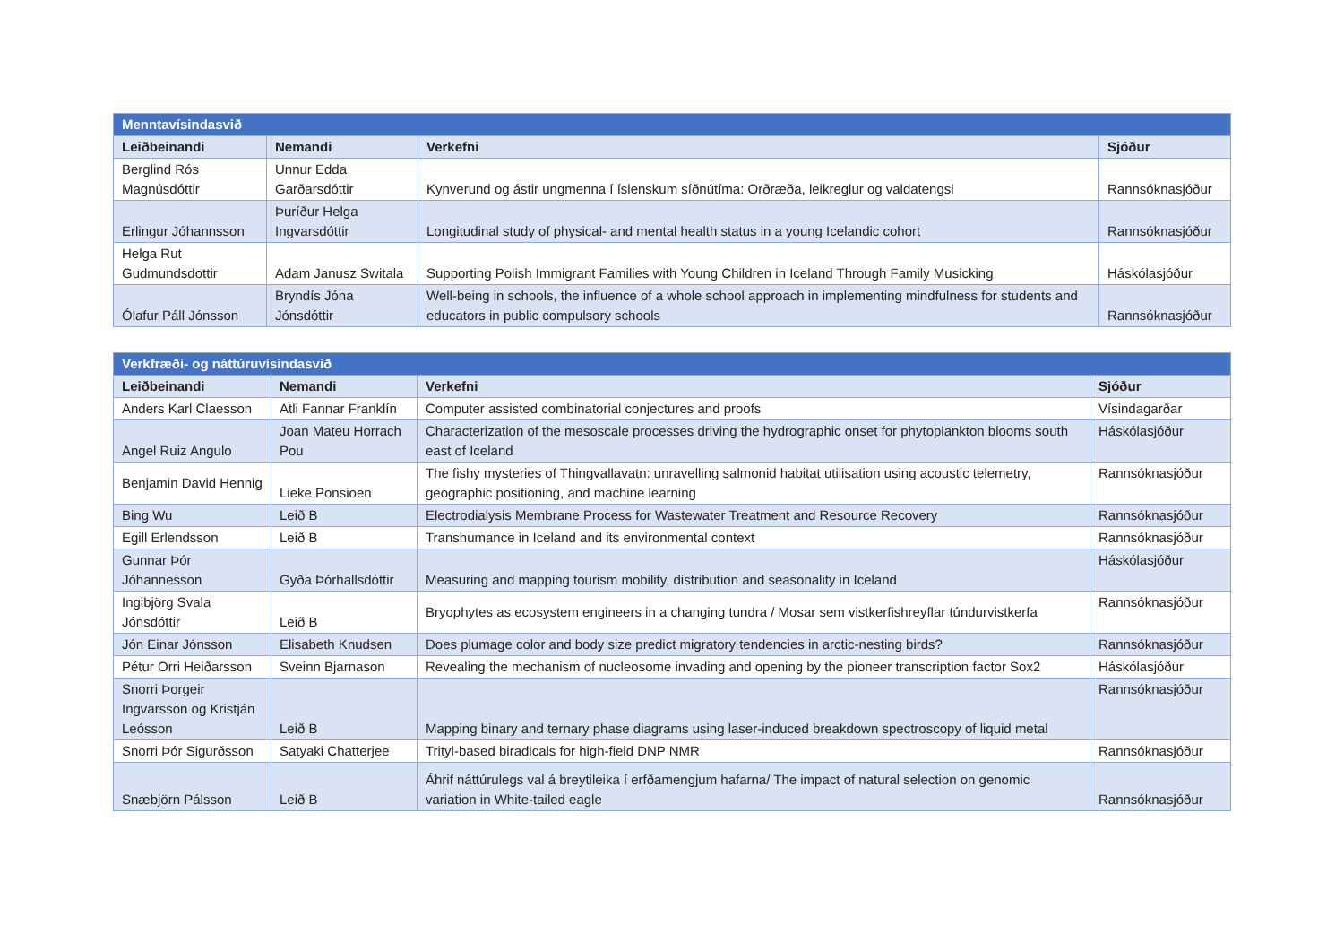| Menntavísindasvið | | | |
| Leiðbeinandi | Nemandi | Verkefni | Sjóður |
| Berglind Rós Magnúsdóttir | Unnur Edda Garðarsdóttir | Kynverund og ástir ungmenna í íslenskum síðnútíma: Orðræða, leikreglur og valdatengsl | Rannsóknasjóður |
| Erlingur Jóhannsson | Þuríður Helga Ingvarsdóttir | Longitudinal study of physical- and mental health status in a young Icelandic cohort | Rannsóknasjóður |
| Helga Rut Gudmundsdottir | Adam Janusz Switala | Supporting Polish Immigrant Families with Young Children in Iceland Through Family Musicking | Háskólasjóður |
| Ólafur Páll Jónsson | Bryndís Jóna Jónsdóttir | Well-being in schools, the influence of a whole school approach in implementing mindfulness for students and educators in public compulsory schools | Rannsóknasjóður |
| Verkfræði- og náttúruvísindasvið | | | |
| Leiðbeinandi | Nemandi | Verkefni | Sjóður |
| Anders Karl Claesson | Atli Fannar Franklín | Computer assisted combinatorial conjectures and proofs | Vísindagarðar |
| Angel Ruiz Angulo | Joan Mateu Horrach Pou | Characterization of the mesoscale processes driving the hydrographic onset for phytoplankton blooms south east of Iceland | Háskólasjóður |
| Benjamin David Hennig | Lieke Ponsioen | The fishy mysteries of Thingvallavatn: unravelling salmonid habitat utilisation using acoustic telemetry, geographic positioning, and machine learning | Rannsóknasjóður |
| Bing Wu | Leið B | Electrodialysis Membrane Process for Wastewater Treatment and Resource Recovery | Rannsóknasjóður |
| Egill Erlendsson | Leið B | Transhumance in Iceland and its environmental context | Rannsóknasjóður |
| Gunnar Þór Jóhannesson | Gyða Þórhallsdóttir | Measuring and mapping tourism mobility, distribution and seasonality in Iceland | Háskólasjóður |
| Ingibjörg Svala Jónsdóttir | Leið B | Bryophytes as ecosystem engineers in a changing tundra / Mosar sem vistkerfishreyflar túndurvistkerfa | Rannsóknasjóður |
| Jón Einar Jónsson | Elisabeth Knudsen | Does plumage color and body size predict migratory tendencies in arctic-nesting birds? | Rannsóknasjóður |
| Pétur Orri Heiðarsson | Sveinn Bjarnason | Revealing the mechanism of nucleosome invading and opening by the pioneer transcription factor Sox2 | Háskólasjóður |
| Snorri Þorgeir Ingvarsson og Kristján Leósson | Leið B | Mapping binary and ternary phase diagrams using laser-induced breakdown spectroscopy of liquid metal | Rannsóknasjóður |
| Snorri Þór Sigurðsson | Satyaki Chatterjee | Trityl-based biradicals for high-field DNP NMR | Rannsóknasjóður |
| Snæbjörn Pálsson | Leið B | Áhrif náttúrulegs val á breytileika í erfðamengjum hafarna/ The impact of natural selection on genomic variation in White-tailed eagle | Rannsóknasjóður |